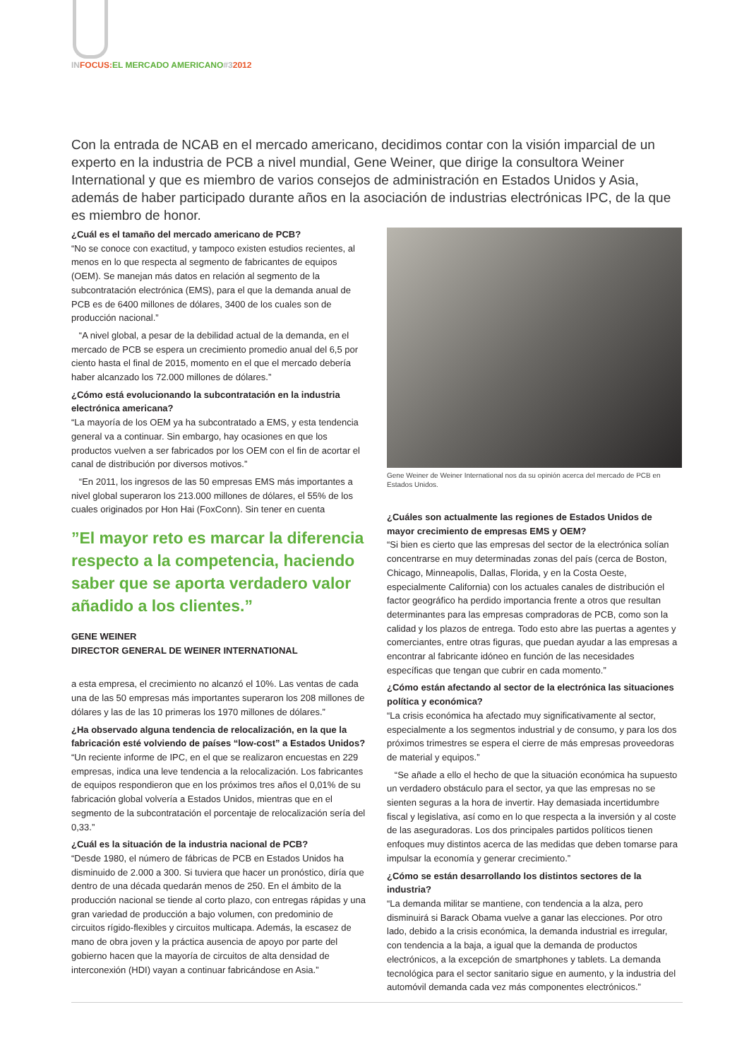IN FOCUS: EL MERCADO AMERICANO#32012
Con la entrada de NCAB en el mercado americano, decidimos contar con la visión imparcial de un experto en la industria de PCB a nivel mundial, Gene Weiner, que dirige la consultora Weiner International y que es miembro de varios consejos de administración en Estados Unidos y Asia, además de haber participado durante años en la asociación de industrias electrónicas IPC, de la que es miembro de honor.
¿Cuál es el tamaño del mercado americano de PCB?
“No se conoce con exactitud, y tampoco existen estudios recientes, al menos en lo que respecta al segmento de fabricantes de equipos (OEM). Se manejan más datos en relación al segmento de la subcontratación electrónica (EMS), para el que la demanda anual de PCB es de 6400 millones de dólares, 3400 de los cuales son de producción nacional.”
“A nivel global, a pesar de la debilidad actual de la demanda, en el mercado de PCB se espera un crecimiento promedio anual del 6,5 por ciento hasta el final de 2015, momento en el que el mercado debería haber alcanzado los 72.000 millones de dólares.”
¿Cómo está evolucionando la subcontratación en la industria electrónica americana?
“La mayoría de los OEM ya ha subcontratado a EMS, y esta tendencia general va a continuar. Sin embargo, hay ocasiones en que los productos vuelven a ser fabricados por los OEM con el fin de acortar el canal de distribución por diversos motivos.”
“En 2011, los ingresos de las 50 empresas EMS más importantes a nivel global superaron los 213.000 millones de dólares, el 55% de los cuales originados por Hon Hai (FoxConn). Sin tener en cuenta
”El mayor reto es marcar la diferencia respecto a la competencia, haciendo saber que se aporta verdadero valor añadido a los clientes.”
GENE WEINER
DIRECTOR GENERAL DE WEINER INTERNATIONAL
a esta empresa, el crecimiento no alcanzó el 10%. Las ventas de cada una de las 50 empresas más importantes superaron los 208 millones de dólares y las de las 10 primeras los 1970 millones de dólares.”
¿Ha observado alguna tendencia de relocalización, en la que la fabricación esté volviendo de países “low-cost” a Estados Unidos?
“Un reciente informe de IPC, en el que se realizaron encuestas en 229 empresas, indica una leve tendencia a la relocalización. Los fabricantes de equipos respondieron que en los próximos tres años el 0,01% de su fabricación global volvería a Estados Unidos, mientras que en el segmento de la subcontratación el porcentaje de relocalización sería del 0,33.”
¿Cuál es la situación de la industria nacional de PCB?
“Desde 1980, el número de fábricas de PCB en Estados Unidos ha disminuido de 2.000 a 300. Si tuviera que hacer un pronóstico, diría que dentro de una década quedarán menos de 250. En el ámbito de la producción nacional se tiende al corto plazo, con entregas rápidas y una gran variedad de producción a bajo volumen, con predominio de circuitos rígido-flexibles y circuitos multicapa. Además, la escasez de mano de obra joven y la práctica ausencia de apoyo por parte del gobierno hacen que la mayoría de circuitos de alta densidad de interconexión (HDI) vayan a continuar fabricándose en Asia.”
Gene Weiner de Weiner International nos da su opinión acerca del mercado de PCB en Estados Unidos.
¿Cuáles son actualmente las regiones de Estados Unidos de mayor crecimiento de empresas EMS y OEM?
“Si bien es cierto que las empresas del sector de la electrónica solían concentrarse en muy determinadas zonas del país (cerca de Boston, Chicago, Minneapolis, Dallas, Florida, y en la Costa Oeste, especialmente California) con los actuales canales de distribución el factor geográfico ha perdido importancia frente a otros que resultan determinantes para las empresas compradoras de PCB, como son la calidad y los plazos de entrega. Todo esto abre las puertas a agentes y comerciantes, entre otras figuras, que puedan ayudar a las empresas a encontrar al fabricante idóneo en función de las necesidades específicas que tengan que cubrir en cada momento.”
¿Cómo están afectando al sector de la electrónica las situaciones política y económica?
“La crisis económica ha afectado muy significativamente al sector, especialmente a los segmentos industrial y de consumo, y para los dos próximos trimestres se espera el cierre de más empresas proveedoras de material y equipos.”
“Se añade a ello el hecho de que la situación económica ha supuesto un verdadero obstáculo para el sector, ya que las empresas no se sienten seguras a la hora de invertir. Hay demasiada incertidumbre fiscal y legislativa, así como en lo que respecta a la inversión y al coste de las aseguradoras. Los dos principales partidos políticos tienen enfoques muy distintos acerca de las medidas que deben tomarse para impulsar la economía y generar crecimiento.”
¿Cómo se están desarrollando los distintos sectores de la industria?
“La demanda militar se mantiene, con tendencia a la alza, pero disminuirá si Barack Obama vuelve a ganar las elecciones. Por otro lado, debido a la crisis económica, la demanda industrial es irregular, con tendencia a la baja, a igual que la demanda de productos electrónicos, a la excepción de smartphones y tablets. La demanda tecnológica para el sector sanitario sigue en aumento, y la industria del automóvil demanda cada vez más componentes electrónicos.”